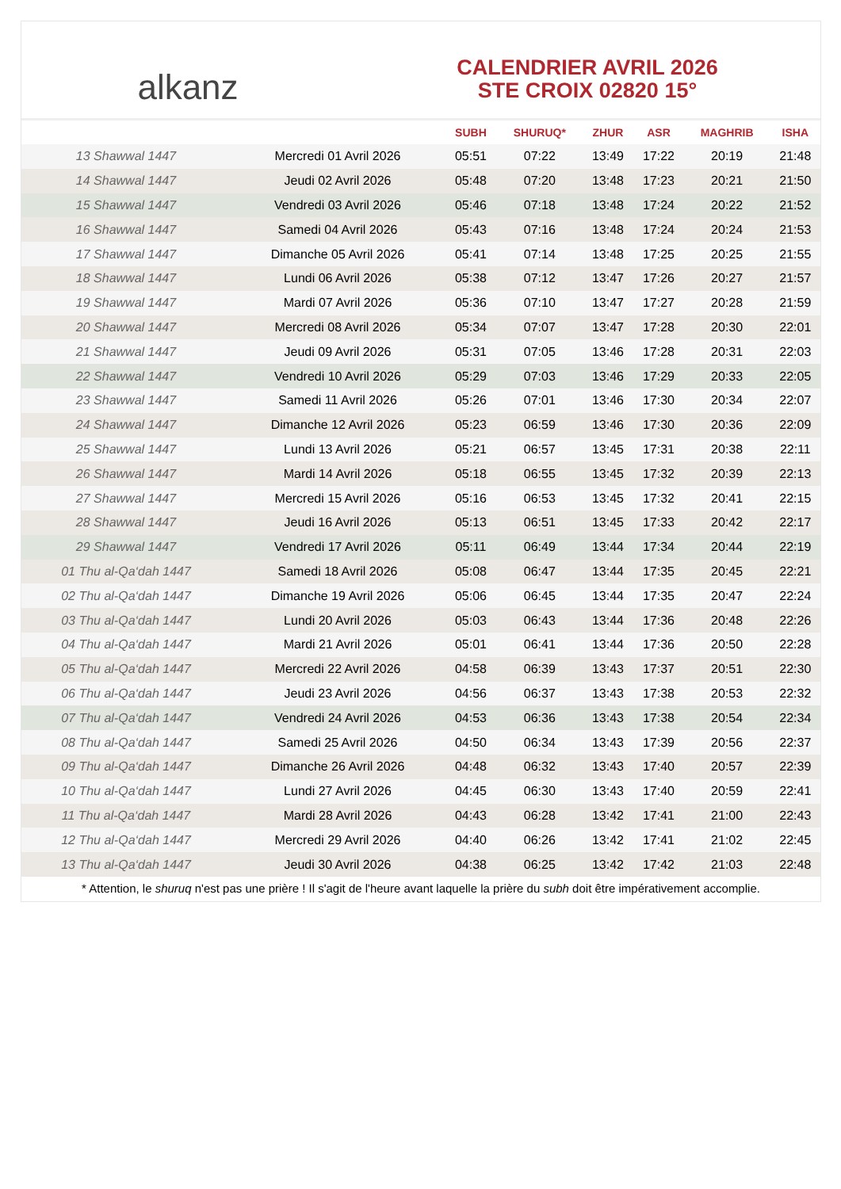alkanz
CALENDRIER AVRIL 2026
STE CROIX 02820 15°
| | | SUBH | SHURUQ* | ZHUR | ASR | MAGHRIB | ISHA |
| --- | --- | --- | --- | --- | --- | --- | --- |
| 13 Shawwal 1447 | Mercredi 01 Avril 2026 | 05:51 | 07:22 | 13:49 | 17:22 | 20:19 | 21:48 |
| 14 Shawwal 1447 | Jeudi 02 Avril 2026 | 05:48 | 07:20 | 13:48 | 17:23 | 20:21 | 21:50 |
| 15 Shawwal 1447 | Vendredi 03 Avril 2026 | 05:46 | 07:18 | 13:48 | 17:24 | 20:22 | 21:52 |
| 16 Shawwal 1447 | Samedi 04 Avril 2026 | 05:43 | 07:16 | 13:48 | 17:24 | 20:24 | 21:53 |
| 17 Shawwal 1447 | Dimanche 05 Avril 2026 | 05:41 | 07:14 | 13:48 | 17:25 | 20:25 | 21:55 |
| 18 Shawwal 1447 | Lundi 06 Avril 2026 | 05:38 | 07:12 | 13:47 | 17:26 | 20:27 | 21:57 |
| 19 Shawwal 1447 | Mardi 07 Avril 2026 | 05:36 | 07:10 | 13:47 | 17:27 | 20:28 | 21:59 |
| 20 Shawwal 1447 | Mercredi 08 Avril 2026 | 05:34 | 07:07 | 13:47 | 17:28 | 20:30 | 22:01 |
| 21 Shawwal 1447 | Jeudi 09 Avril 2026 | 05:31 | 07:05 | 13:46 | 17:28 | 20:31 | 22:03 |
| 22 Shawwal 1447 | Vendredi 10 Avril 2026 | 05:29 | 07:03 | 13:46 | 17:29 | 20:33 | 22:05 |
| 23 Shawwal 1447 | Samedi 11 Avril 2026 | 05:26 | 07:01 | 13:46 | 17:30 | 20:34 | 22:07 |
| 24 Shawwal 1447 | Dimanche 12 Avril 2026 | 05:23 | 06:59 | 13:46 | 17:30 | 20:36 | 22:09 |
| 25 Shawwal 1447 | Lundi 13 Avril 2026 | 05:21 | 06:57 | 13:45 | 17:31 | 20:38 | 22:11 |
| 26 Shawwal 1447 | Mardi 14 Avril 2026 | 05:18 | 06:55 | 13:45 | 17:32 | 20:39 | 22:13 |
| 27 Shawwal 1447 | Mercredi 15 Avril 2026 | 05:16 | 06:53 | 13:45 | 17:32 | 20:41 | 22:15 |
| 28 Shawwal 1447 | Jeudi 16 Avril 2026 | 05:13 | 06:51 | 13:45 | 17:33 | 20:42 | 22:17 |
| 29 Shawwal 1447 | Vendredi 17 Avril 2026 | 05:11 | 06:49 | 13:44 | 17:34 | 20:44 | 22:19 |
| 01 Thu al-Qa‘dah 1447 | Samedi 18 Avril 2026 | 05:08 | 06:47 | 13:44 | 17:35 | 20:45 | 22:21 |
| 02 Thu al-Qa‘dah 1447 | Dimanche 19 Avril 2026 | 05:06 | 06:45 | 13:44 | 17:35 | 20:47 | 22:24 |
| 03 Thu al-Qa‘dah 1447 | Lundi 20 Avril 2026 | 05:03 | 06:43 | 13:44 | 17:36 | 20:48 | 22:26 |
| 04 Thu al-Qa‘dah 1447 | Mardi 21 Avril 2026 | 05:01 | 06:41 | 13:44 | 17:36 | 20:50 | 22:28 |
| 05 Thu al-Qa‘dah 1447 | Mercredi 22 Avril 2026 | 04:58 | 06:39 | 13:43 | 17:37 | 20:51 | 22:30 |
| 06 Thu al-Qa‘dah 1447 | Jeudi 23 Avril 2026 | 04:56 | 06:37 | 13:43 | 17:38 | 20:53 | 22:32 |
| 07 Thu al-Qa‘dah 1447 | Vendredi 24 Avril 2026 | 04:53 | 06:36 | 13:43 | 17:38 | 20:54 | 22:34 |
| 08 Thu al-Qa‘dah 1447 | Samedi 25 Avril 2026 | 04:50 | 06:34 | 13:43 | 17:39 | 20:56 | 22:37 |
| 09 Thu al-Qa‘dah 1447 | Dimanche 26 Avril 2026 | 04:48 | 06:32 | 13:43 | 17:40 | 20:57 | 22:39 |
| 10 Thu al-Qa‘dah 1447 | Lundi 27 Avril 2026 | 04:45 | 06:30 | 13:43 | 17:40 | 20:59 | 22:41 |
| 11 Thu al-Qa‘dah 1447 | Mardi 28 Avril 2026 | 04:43 | 06:28 | 13:42 | 17:41 | 21:00 | 22:43 |
| 12 Thu al-Qa‘dah 1447 | Mercredi 29 Avril 2026 | 04:40 | 06:26 | 13:42 | 17:41 | 21:02 | 22:45 |
| 13 Thu al-Qa‘dah 1447 | Jeudi 30 Avril 2026 | 04:38 | 06:25 | 13:42 | 17:42 | 21:03 | 22:48 |
* Attention, le shuruq n'est pas une prière ! Il s'agit de l'heure avant laquelle la prière du subh doit être impérativement accomplie.